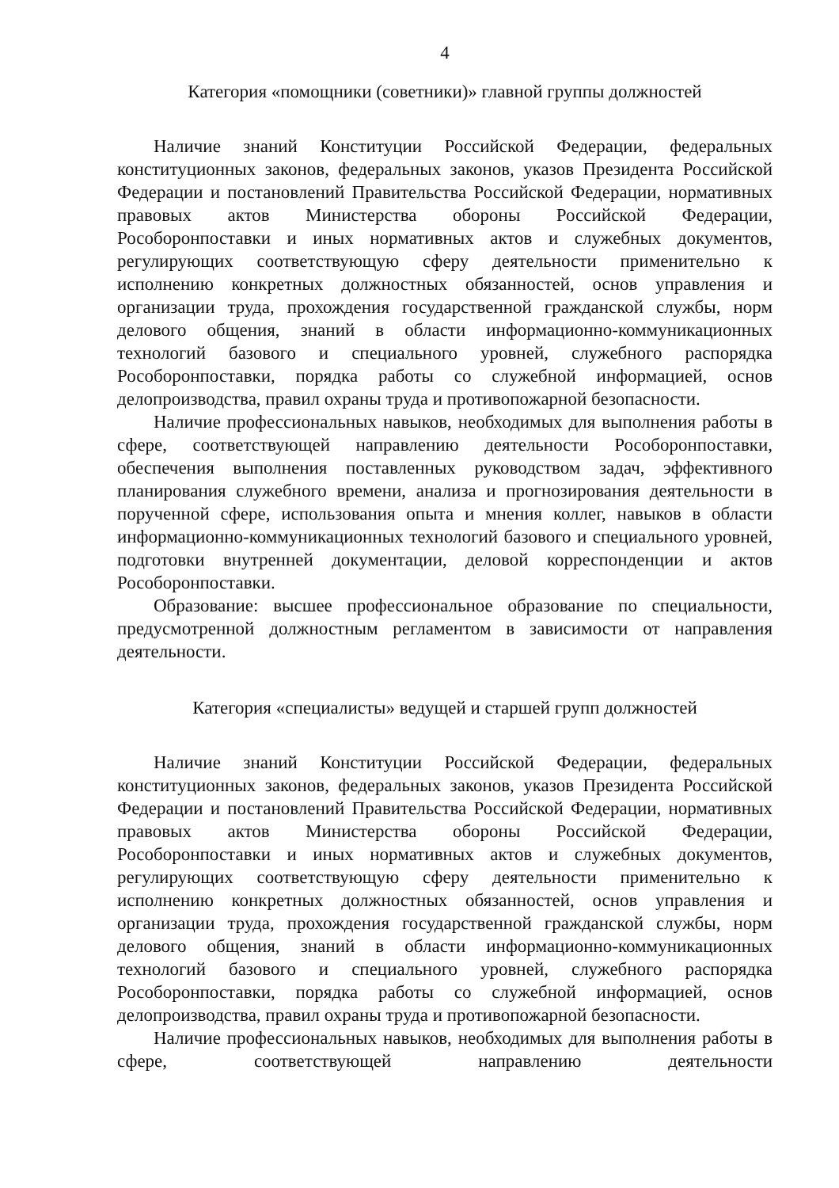4
Категория «помощники (советники)» главной группы должностей
Наличие знаний Конституции Российской Федерации, федеральных конституционных законов, федеральных законов, указов Президента Российской Федерации и постановлений Правительства Российской Федерации, нормативных правовых актов Министерства обороны Российской Федерации, Рособоронпоставки и иных нормативных актов и служебных документов, регулирующих соответствующую сферу деятельности применительно к исполнению конкретных должностных обязанностей, основ управления и организации труда, прохождения государственной гражданской службы, норм делового общения, знаний в области информационно-коммуникационных технологий базового и специального уровней, служебного распорядка Рособоронпоставки, порядка работы со служебной информацией, основ делопроизводства, правил охраны труда и противопожарной безопасности.
Наличие профессиональных навыков, необходимых для выполнения работы в сфере, соответствующей направлению деятельности Рособоронпоставки, обеспечения выполнения поставленных руководством задач, эффективного планирования служебного времени, анализа и прогнозирования деятельности в порученной сфере, использования опыта и мнения коллег, навыков в области информационно-коммуникационных технологий базового и специального уровней, подготовки внутренней документации, деловой корреспонденции и актов Рособоронпоставки.
Образование: высшее профессиональное образование по специальности, предусмотренной должностным регламентом в зависимости от направления деятельности.
Категория «специалисты» ведущей и старшей групп должностей
Наличие знаний Конституции Российской Федерации, федеральных конституционных законов, федеральных законов, указов Президента Российской Федерации и постановлений Правительства Российской Федерации, нормативных правовых актов Министерства обороны Российской Федерации, Рособоронпоставки и иных нормативных актов и служебных документов, регулирующих соответствующую сферу деятельности применительно к исполнению конкретных должностных обязанностей, основ управления и организации труда, прохождения государственной гражданской службы, норм делового общения, знаний в области информационно-коммуникационных технологий базового и специального уровней, служебного распорядка Рособоронпоставки, порядка работы со служебной информацией, основ делопроизводства, правил охраны труда и противопожарной безопасности.
Наличие профессиональных навыков, необходимых для выполнения работы в сфере, соответствующей направлению деятельности